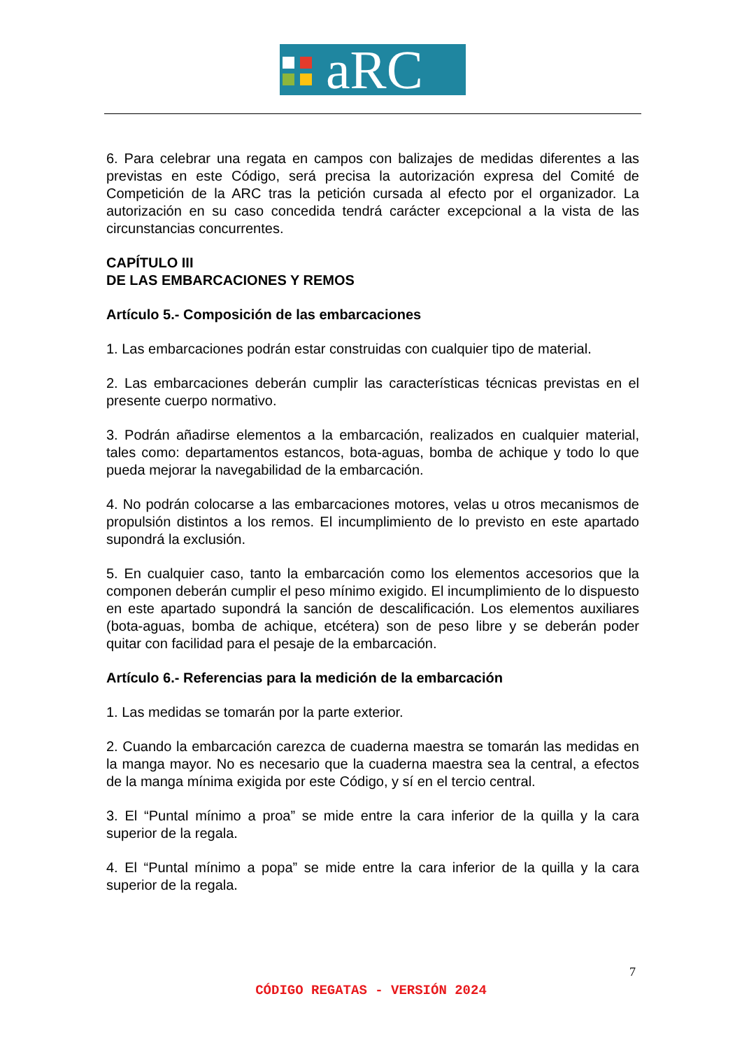aRC
6. Para celebrar una regata en campos con balizajes de medidas diferentes a las previstas en este Código, será precisa la autorización expresa del Comité de Competición de la ARC tras la petición cursada al efecto por el organizador. La autorización en su caso concedida tendrá carácter excepcional a la vista de las circunstancias concurrentes.
CAPÍTULO III
DE LAS EMBARCACIONES Y REMOS
Artículo 5.- Composición de las embarcaciones
1. Las embarcaciones podrán estar construidas con cualquier tipo de material.
2. Las embarcaciones deberán cumplir las características técnicas previstas en el presente cuerpo normativo.
3. Podrán añadirse elementos a la embarcación, realizados en cualquier material, tales como: departamentos estancos, bota-aguas, bomba de achique y todo lo que pueda mejorar la navegabilidad de la embarcación.
4. No podrán colocarse a las embarcaciones motores, velas u otros mecanismos de propulsión distintos a los remos. El incumplimiento de lo previsto en este apartado supondrá la exclusión.
5. En cualquier caso, tanto la embarcación como los elementos accesorios que la componen deberán cumplir el peso mínimo exigido. El incumplimiento de lo dispuesto en este apartado supondrá la sanción de descalificación. Los elementos auxiliares (bota-aguas, bomba de achique, etcétera) son de peso libre y se deberán poder quitar con facilidad para el pesaje de la embarcación.
Artículo 6.- Referencias para la medición de la embarcación
1. Las medidas se tomarán por la parte exterior.
2. Cuando la embarcación carezca de cuaderna maestra se tomarán las medidas en la manga mayor. No es necesario que la cuaderna maestra sea la central, a efectos de la manga mínima exigida por este Código, y sí en el tercio central.
3. El “Puntal mínimo a proa” se mide entre la cara inferior de la quilla y la cara superior de la regala.
4. El “Puntal mínimo a popa” se mide entre la cara inferior de la quilla y la cara superior de la regala.
7
CÓDIGO REGATAS - VERSIÓN 2024